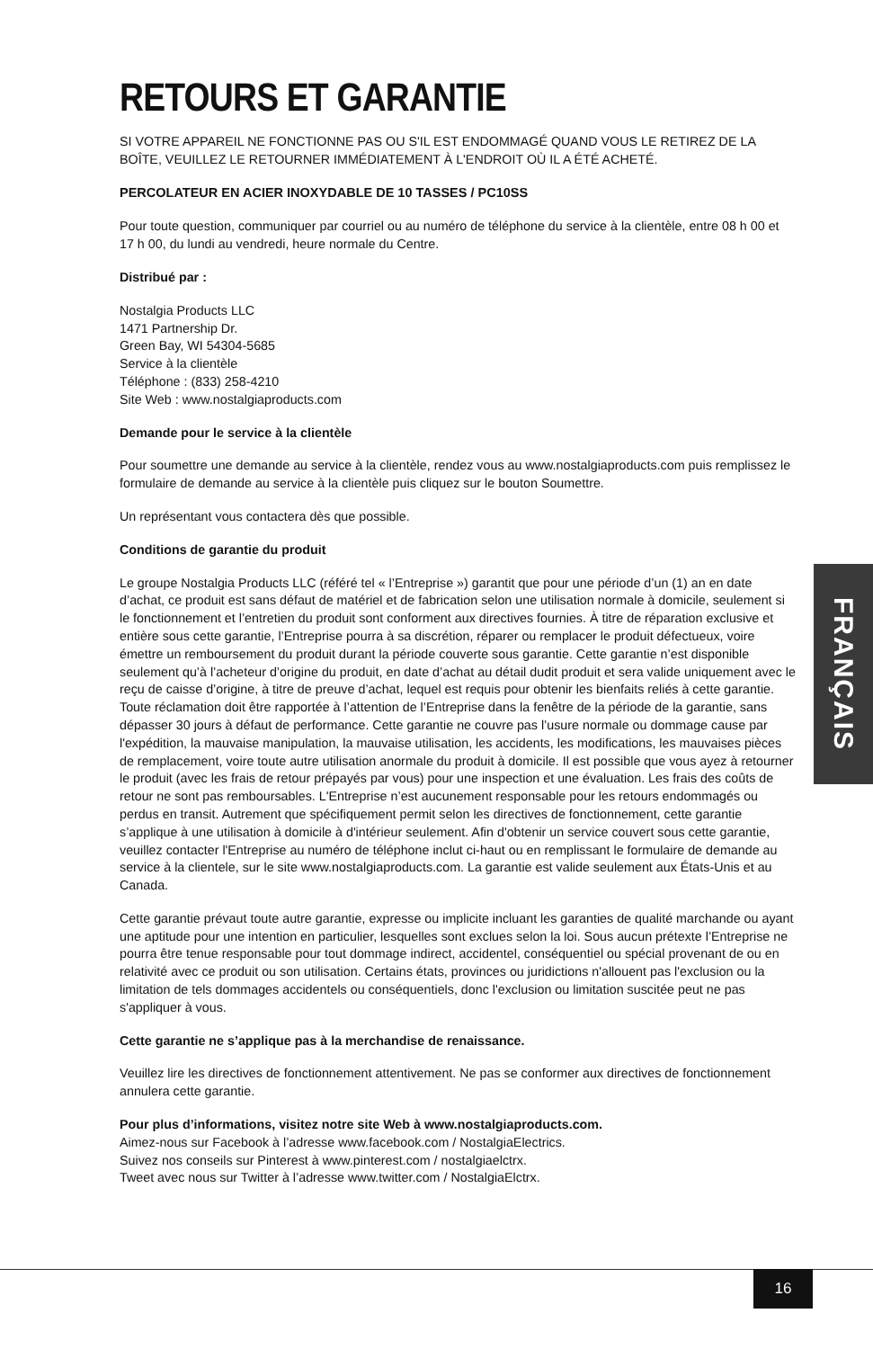RETOURS ET GARANTIE
SI VOTRE APPAREIL NE FONCTIONNE PAS OU S'IL EST ENDOMMAGÉ QUAND VOUS LE RETIREZ DE LA BOÎTE, VEUILLEZ LE RETOURNER IMMÉDIATEMENT À L'ENDROIT OÙ IL A ÉTÉ ACHETÉ.
PERCOLATEUR EN ACIER INOXYDABLE DE 10 TASSES / PC10SS
Pour toute question, communiquer par courriel ou au numéro de téléphone du service à la clientèle, entre 08 h 00 et 17 h 00, du lundi au vendredi, heure normale du Centre.
Distribué par :
Nostalgia Products LLC
1471 Partnership Dr.
Green Bay, WI 54304-5685
Service à la clientèle
Téléphone : (833) 258-4210
Site Web : www.nostalgiaproducts.com
Demande pour le service à la clientèle
Pour soumettre une demande au service à la clientèle, rendez vous au www.nostalgiaproducts.com puis remplissez le formulaire de demande au service à la clientèle puis cliquez sur le bouton Soumettre.
Un représentant vous contactera dès que possible.
Conditions de garantie du produit
Le groupe Nostalgia Products LLC (référé tel « l’Entreprise ») garantit que pour une période d’un (1) an en date d’achat, ce produit est sans défaut de matériel et de fabrication selon une utilisation normale à domicile, seulement si le fonctionnement et l’entretien du produit sont conforment aux directives fournies. À titre de réparation exclusive et entière sous cette garantie, l’Entreprise pourra à sa discrétion, réparer ou remplacer le produit défectueux, voire émettre un remboursement du produit durant la période couverte sous garantie. Cette garantie n’est disponible seulement qu’à l’acheteur d’origine du produit, en date d’achat au détail dudit produit et sera valide uniquement avec le reçu de caisse d’origine, à titre de preuve d’achat, lequel est requis pour obtenir les bienfaits reliés à cette garantie. Toute réclamation doit être rapportée à l’attention de l’Entreprise dans la fenêtre de la période de la garantie, sans dépasser 30 jours à défaut de performance. Cette garantie ne couvre pas l’usure normale ou dommage cause par l'expédition, la mauvaise manipulation, la mauvaise utilisation, les accidents, les modifications, les mauvaises pièces de remplacement, voire toute autre utilisation anormale du produit à domicile. Il est possible que vous ayez à retourner le produit (avec les frais de retour prépayés par vous) pour une inspection et une évaluation. Les frais des coûts de retour ne sont pas remboursables. L'Entreprise n’est aucunement responsable pour les retours endommagés ou perdus en transit. Autrement que spécifiquement permit selon les directives de fonctionnement, cette garantie s’applique à une utilisation à domicile à d'intérieur seulement. Afin d'obtenir un service couvert sous cette garantie, veuillez contacter l'Entreprise au numéro de téléphone inclut ci-haut ou en remplissant le formulaire de demande au service à la clientele, sur le site www.nostalgiaproducts.com. La garantie est valide seulement aux États-Unis et au Canada.
Cette garantie prévaut toute autre garantie, expresse ou implicite incluant les garanties de qualité marchande ou ayant une aptitude pour une intention en particulier, lesquelles sont exclues selon la loi. Sous aucun prétexte l’Entreprise ne pourra être tenue responsable pour tout dommage indirect, accidentel, conséquentiel ou spécial provenant de ou en relativité avec ce produit ou son utilisation. Certains états, provinces ou juridictions n'allouent pas l'exclusion ou la limitation de tels dommages accidentels ou conséquentiels, donc l'exclusion ou limitation suscitée peut ne pas s'appliquer à vous.
Cette garantie ne s’applique pas à la merchandise de renaissance.
Veuillez lire les directives de fonctionnement attentivement. Ne pas se conformer aux directives de fonctionnement annulera cette garantie.
Pour plus d’informations, visitez notre site Web à www.nostalgiaproducts.com.
Aimez-nous sur Facebook à l’adresse www.facebook.com / NostalgiaElectrics.
Suivez nos conseils sur Pinterest à www.pinterest.com / nostalgiaelctrx.
Tweet avec nous sur Twitter à l’adresse www.twitter.com / NostalgiaElctrx.
FRANÇAIS
16